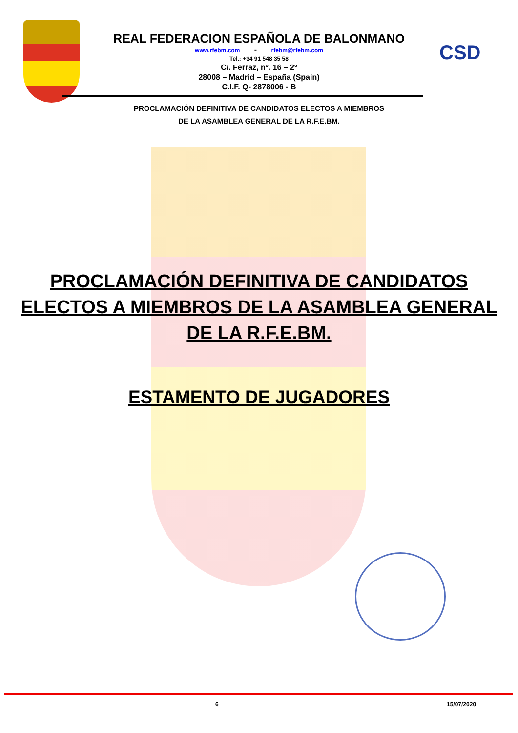CSD
REAL FEDERACION ESPAÑOLA DE BALONMANO
www.rfebm.com - rfebm@rfebm.com
Tel.: +34 91 548 35 58
C/. Ferraz, nº. 16 – 2º
28008 – Madrid – España (Spain)
C.I.F. Q- 2878006 - B
PROCLAMACIÓN DEFINITIVA DE CANDIDATOS ELECTOS A MIEMBROS
DE LA ASAMBLEA GENERAL DE LA R.F.E.BM.
PROCLAMACIÓN DEFINITIVA DE CANDIDATOS
ELECTOS A MIEMBROS DE LA ASAMBLEA GENERAL
DE LA R.F.E.BM.
ESTAMENTO DE JUGADORES
6 15/07/2020